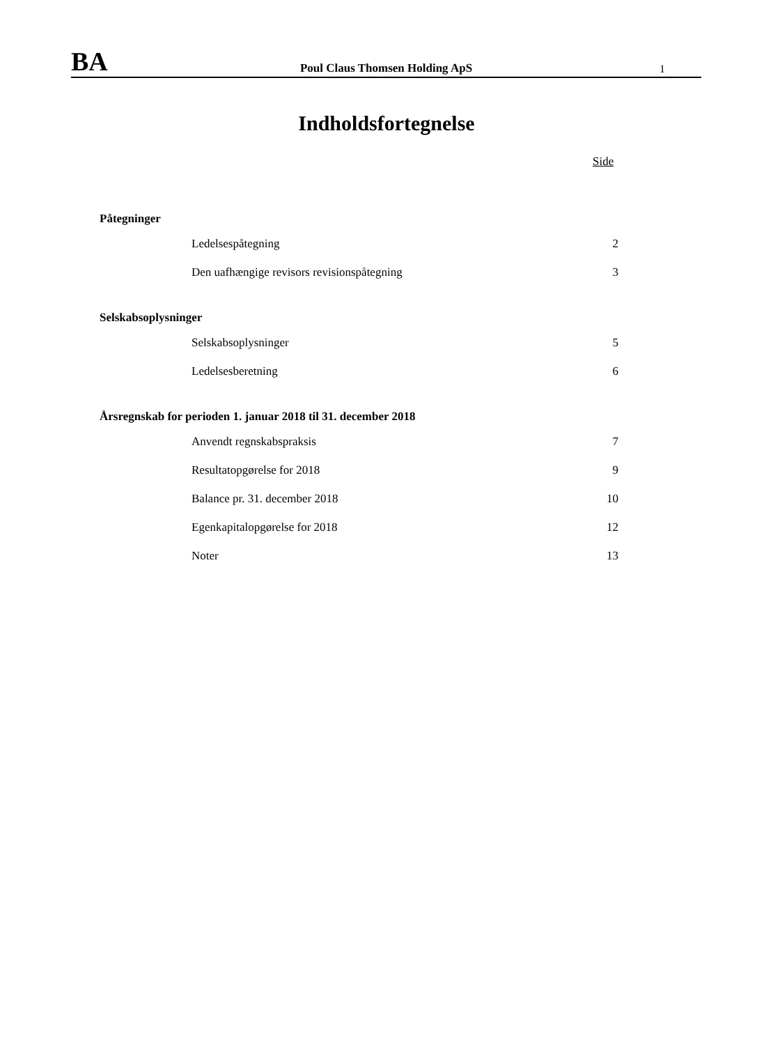BA
Poul Claus Thomsen Holding ApS
1
Indholdsfortegnelse
Side
Påtegninger
Ledelsespåtegning 2
Den uafhængige revisors revisionspåtegning 3
Selskabsoplysninger
Selskabsoplysninger 5
Ledelsesberetning 6
Årsregnskab for perioden 1. januar 2018 til 31. december 2018
Anvendt regnskabspraksis 7
Resultatopgørelse for 2018 9
Balance pr. 31. december 2018 10
Egenkapitalopgørelse for 2018 12
Noter 13